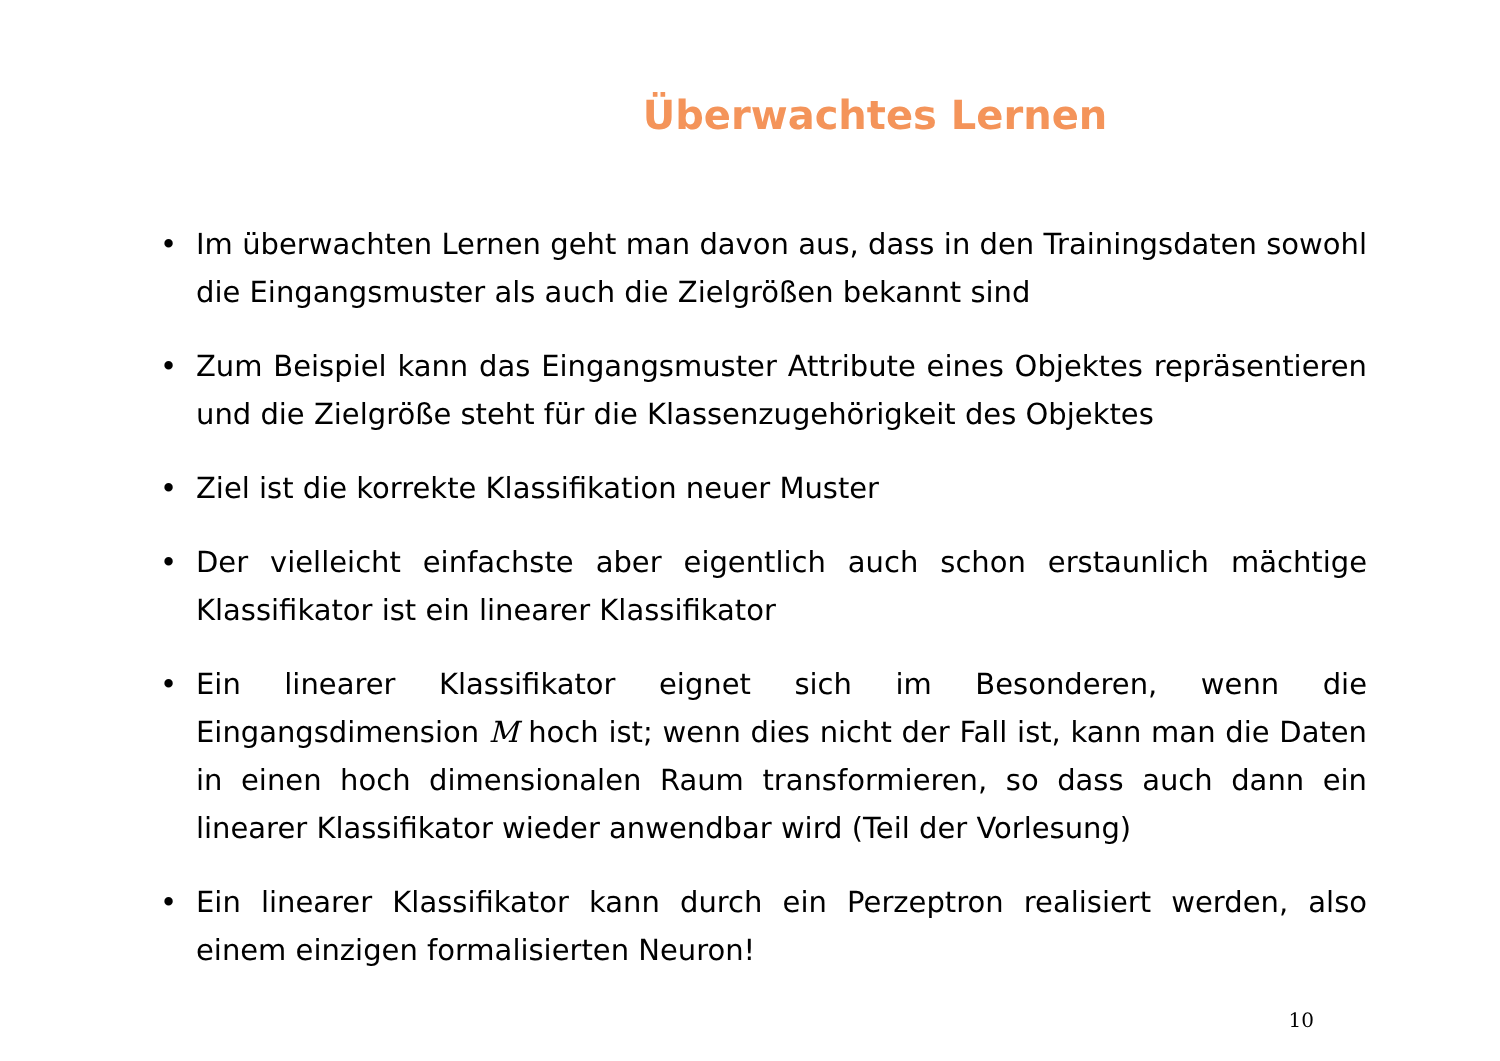Überwachtes Lernen
• Im überwachten Lernen geht man davon aus, dass in den Trainingsdaten sowohl die Eingangsmuster als auch die Zielgrößen bekannt sind
• Zum Beispiel kann das Eingangsmuster Attribute eines Objektes repräsentieren und die Zielgröße steht für die Klassenzugehörigkeit des Objektes
• Ziel ist die korrekte Klassifikation neuer Muster
• Der vielleicht einfachste aber eigentlich auch schon erstaunlich mächtige Klassifikator ist ein linearer Klassifikator
• Ein linearer Klassifikator eignet sich im Besonderen, wenn die Eingangsdimension M hoch ist; wenn dies nicht der Fall ist, kann man die Daten in einen hoch dimensionalen Raum transformieren, so dass auch dann ein linearer Klassifikator wieder anwendbar wird (Teil der Vorlesung)
• Ein linearer Klassifikator kann durch ein Perzeptron realisiert werden, also einem einzigen formalisierten Neuron!
10